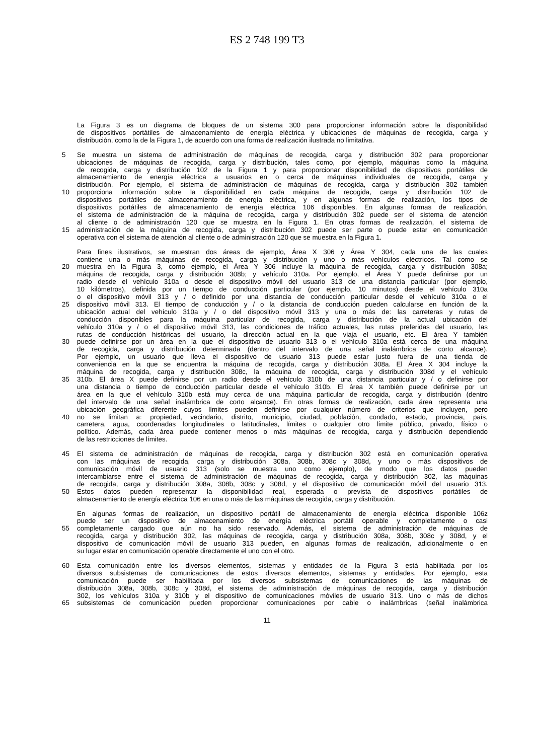ES 2 748 199 T3
La Figura 3 es un diagrama de bloques de un sistema 300 para proporcionar información sobre la disponibilidad
de dispositivos portátiles de almacenamiento de energía eléctrica y ubicaciones de máquinas de recogida, carga y
distribución, como la de la Figura 1, de acuerdo con una forma de realización ilustrada no limitativa.
5 Se muestra un sistema de administración de máquinas de recogida, carga y distribución 302 para proporcionar
ubicaciones de máquinas de recogida, carga y distribución, tales como, por ejemplo, máquinas como la máquina
de recogida, carga y distribución 102 de la Figura 1 y para proporcionar disponibilidad de dispositivos portátiles de
almacenamiento de energía eléctrica a usuarios en o cerca de máquinas individuales de recogida, carga y
distribución. Por ejemplo, el sistema de administración de máquinas de recogida, carga y distribución 302 también
10 proporciona información sobre la disponibilidad en cada máquina de recogida, carga y distribución 102 de
dispositivos portátiles de almacenamiento de energía eléctrica, y en algunas formas de realización, los tipos de
dispositivos portátiles de almacenamiento de energía eléctrica 106 disponibles. En algunas formas de realización,
el sistema de administración de la máquina de recogida, carga y distribución 302 puede ser el sistema de atención
al cliente o de administración 120 que se muestra en la Figura 1. En otras formas de realización, el sistema de
15 administración de la máquina de recogida, carga y distribución 302 puede ser parte o puede estar en comunicación
operativa con el sistema de atención al cliente o de administración 120 que se muestra en la Figura 1.
Para fines ilustrativos, se muestran dos áreas de ejemplo, Área X 306 y Área Y 304, cada una de las cuales
contiene una o más máquinas de recogida, carga y distribución y uno o más vehículos eléctricos. Tal como se
20 muestra en la Figura 3, como ejemplo, el Área Y 306 incluye la máquina de recogida, carga y distribución 308a;
máquina de recogida, carga y distribución 308b; y vehículo 310a. Por ejemplo, el Área Y puede definirse por un
radio desde el vehículo 310a o desde el dispositivo móvil del usuario 313 de una distancia particular (por ejemplo,
10 kilómetros), definida por un tiempo de conducción particular (por ejemplo, 10 minutos) desde el vehículo 310a
o el dispositivo móvil 313 y / o definido por una distancia de conducción particular desde el vehículo 310a o el
25 dispositivo móvil 313. El tiempo de conducción y / o la distancia de conducción pueden calcularse en función de la
ubicación actual del vehículo 310a y / o del dispositivo móvil 313 y una o más de: las carreteras y rutas de
conducción disponibles para la máquina particular de recogida, carga y distribución de la actual ubicación del
vehículo 310a y / o el dispositivo móvil 313, las condiciones de tráfico actuales, las rutas preferidas del usuario, las
rutas de conducción históricas del usuario, la dirección actual en la que viaja el usuario, etc. El área Y también
30 puede definirse por un área en la que el dispositivo de usuario 313 o el vehículo 310a está cerca de una máquina
de recogida, carga y distribución determinada (dentro del intervalo de una señal inalámbrica de corto alcance).
Por ejemplo, un usuario que lleva el dispositivo de usuario 313 puede estar justo fuera de una tienda de
conveniencia en la que se encuentra la máquina de recogida, carga y distribución 308a. El Área X 304 incluye la
máquina de recogida, carga y distribución 308c, la máquina de recogida, carga y distribución 308d y el vehículo
35 310b. El área X puede definirse por un radio desde el vehículo 310b de una distancia particular y / o definirse por
una distancia o tiempo de conducción particular desde el vehículo 310b. El área X también puede definirse por un
área en la que el vehículo 310b está muy cerca de una máquina particular de recogida, carga y distribución (dentro
del intervalo de una señal inalámbrica de corto alcance). En otras formas de realización, cada área representa una
ubicación geográfica diferente cuyos límites pueden definirse por cualquier número de criterios que incluyen, pero
40 no se limitan a: propiedad, vecindario, distrito, municipio, ciudad, población, condado, estado, provincia, país,
carretera, agua, coordenadas longitudinales o latitudinales, límites o cualquier otro límite público, privado, físico o
político. Además, cada área puede contener menos o más máquinas de recogida, carga y distribución dependiendo
de las restricciones de límites.
45 El sistema de administración de máquinas de recogida, carga y distribución 302 está en comunicación operativa
con las máquinas de recogida, carga y distribución 308a, 308b, 308c y 308d, y uno o más dispositivos de
comunicación móvil de usuario 313 (solo se muestra uno como ejemplo), de modo que los datos pueden
intercambiarse entre el sistema de administración de máquinas de recogida, carga y distribución 302, las máquinas
de recogida, carga y distribución 308a, 308b, 308c y 308d, y el dispositivo de comunicación móvil del usuario 313.
50 Estos datos pueden representar la disponibilidad real, esperada o prevista de dispositivos portátiles de
almacenamiento de energía eléctrica 106 en una o más de las máquinas de recogida, carga y distribución.
En algunas formas de realización, un dispositivo portátil de almacenamiento de energía eléctrica disponible 106z
puede ser un dispositivo de almacenamiento de energía eléctrica portátil operable y completamente o casi
55 completamente cargado que aún no ha sido reservado. Además, el sistema de administración de máquinas de
recogida, carga y distribución 302, las máquinas de recogida, carga y distribución 308a, 308b, 308c y 308d, y el
dispositivo de comunicación móvil de usuario 313 pueden, en algunas formas de realización, adicionalmente o en
su lugar estar en comunicación operable directamente el uno con el otro.
60 Esta comunicación entre los diversos elementos, sistemas y entidades de la Figura 3 está habilitada por los
diversos subsistemas de comunicaciones de estos diversos elementos, sistemas y entidades. Por ejemplo, esta
comunicación puede ser habilitada por los diversos subsistemas de comunicaciones de las máquinas de
distribución 308a, 308b, 308c y 308d, el sistema de administración de máquinas de recogida, carga y distribución
302, los vehículos 310a y 310b y el dispositivo de comunicaciones móviles de usuario 313. Uno o más de dichos
65 subsistemas de comunicación pueden proporcionar comunicaciones por cable o inalámbricas (señal inalámbrica
11